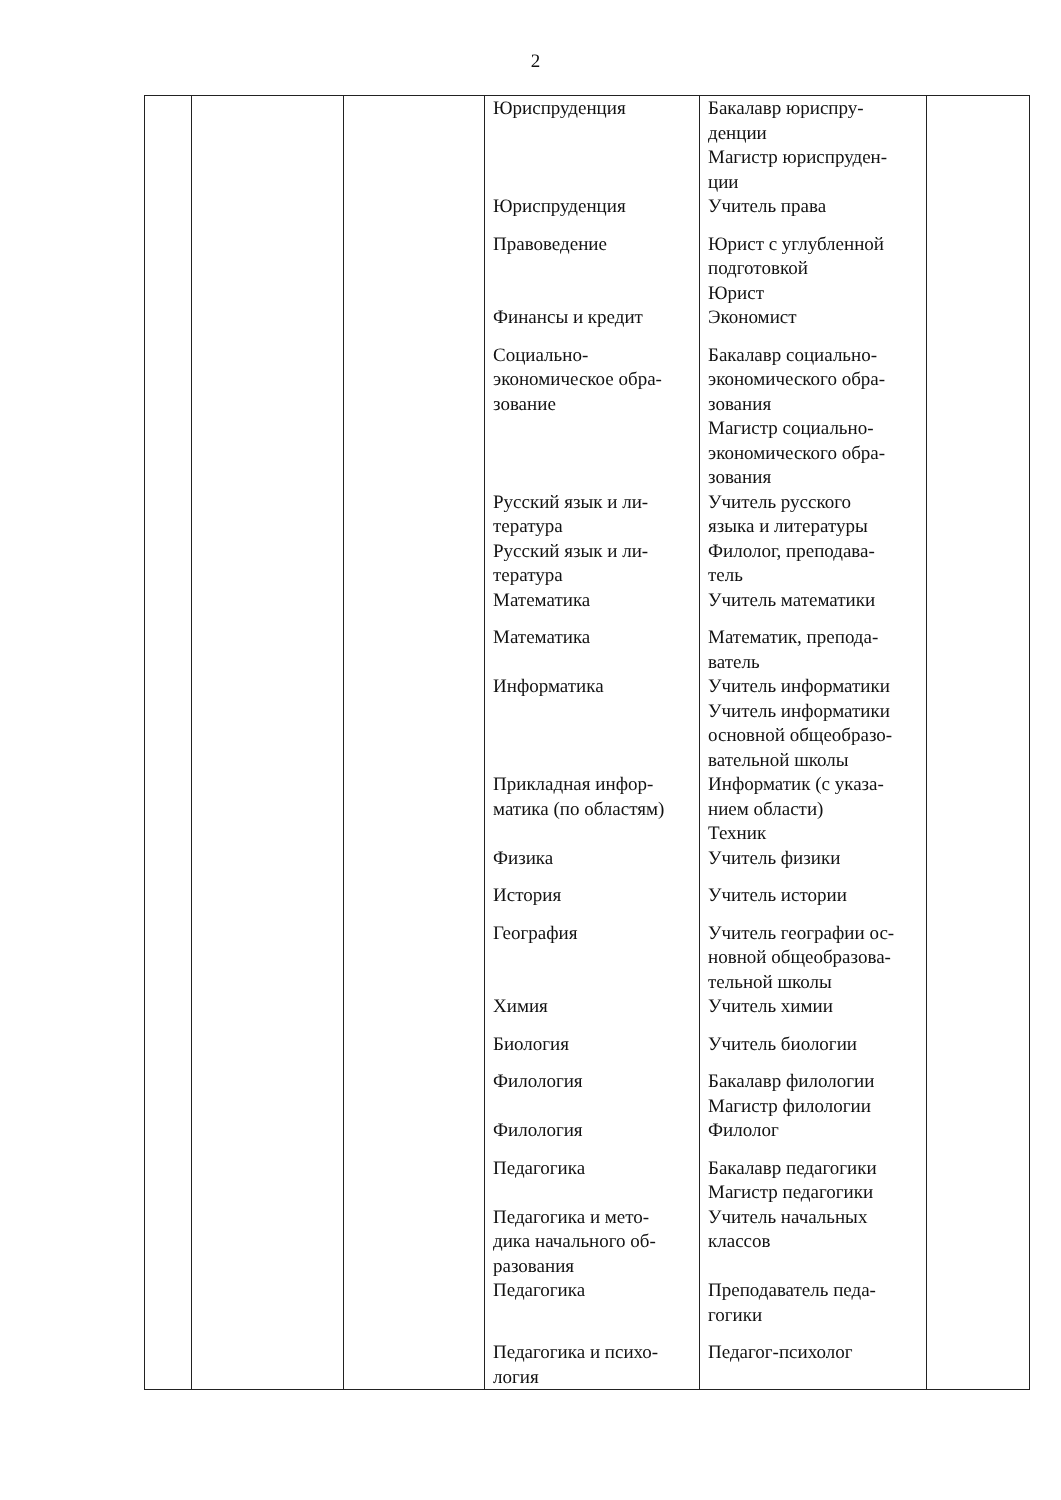2
| | | | Юриспруденция Юриспруденция Правоведение Финансы и кредит Социально- экономическое обра- зование Русский язык и ли- тература Русский язык и ли- тература Математика Математика Информатика Прикладная инфор- матика (по областям) Физика История География Химия Биология Филология Филология Педагогика Педагогика и мето- дика начального об- разования Педагогика Педагогика и психо- логия | Бакалавр юриспру- денции Магистр юриспруден- ции Учитель права Юрист с углубленной подготовкой Юрист Экономист Бакалавр социально- экономического обра- зования Магистр социально- экономического обра- зования Учитель русского языка и литературы Филолог, преподава- тель Учитель математики Математик, препода- ватель Учитель информатики Учитель информатики основной общеобразо- вательной школы Информатик (с указа- нием области) Техник Учитель физики Учитель истории Учитель географии ос- новной общеобразова- тельной школы Учитель химии Учитель биологии Бакалавр филологии Магистр филологии Филолог Бакалавр педагогики Магистр педагогики Учитель начальных классов Преподаватель педа- гогики Педагог-психолог | |